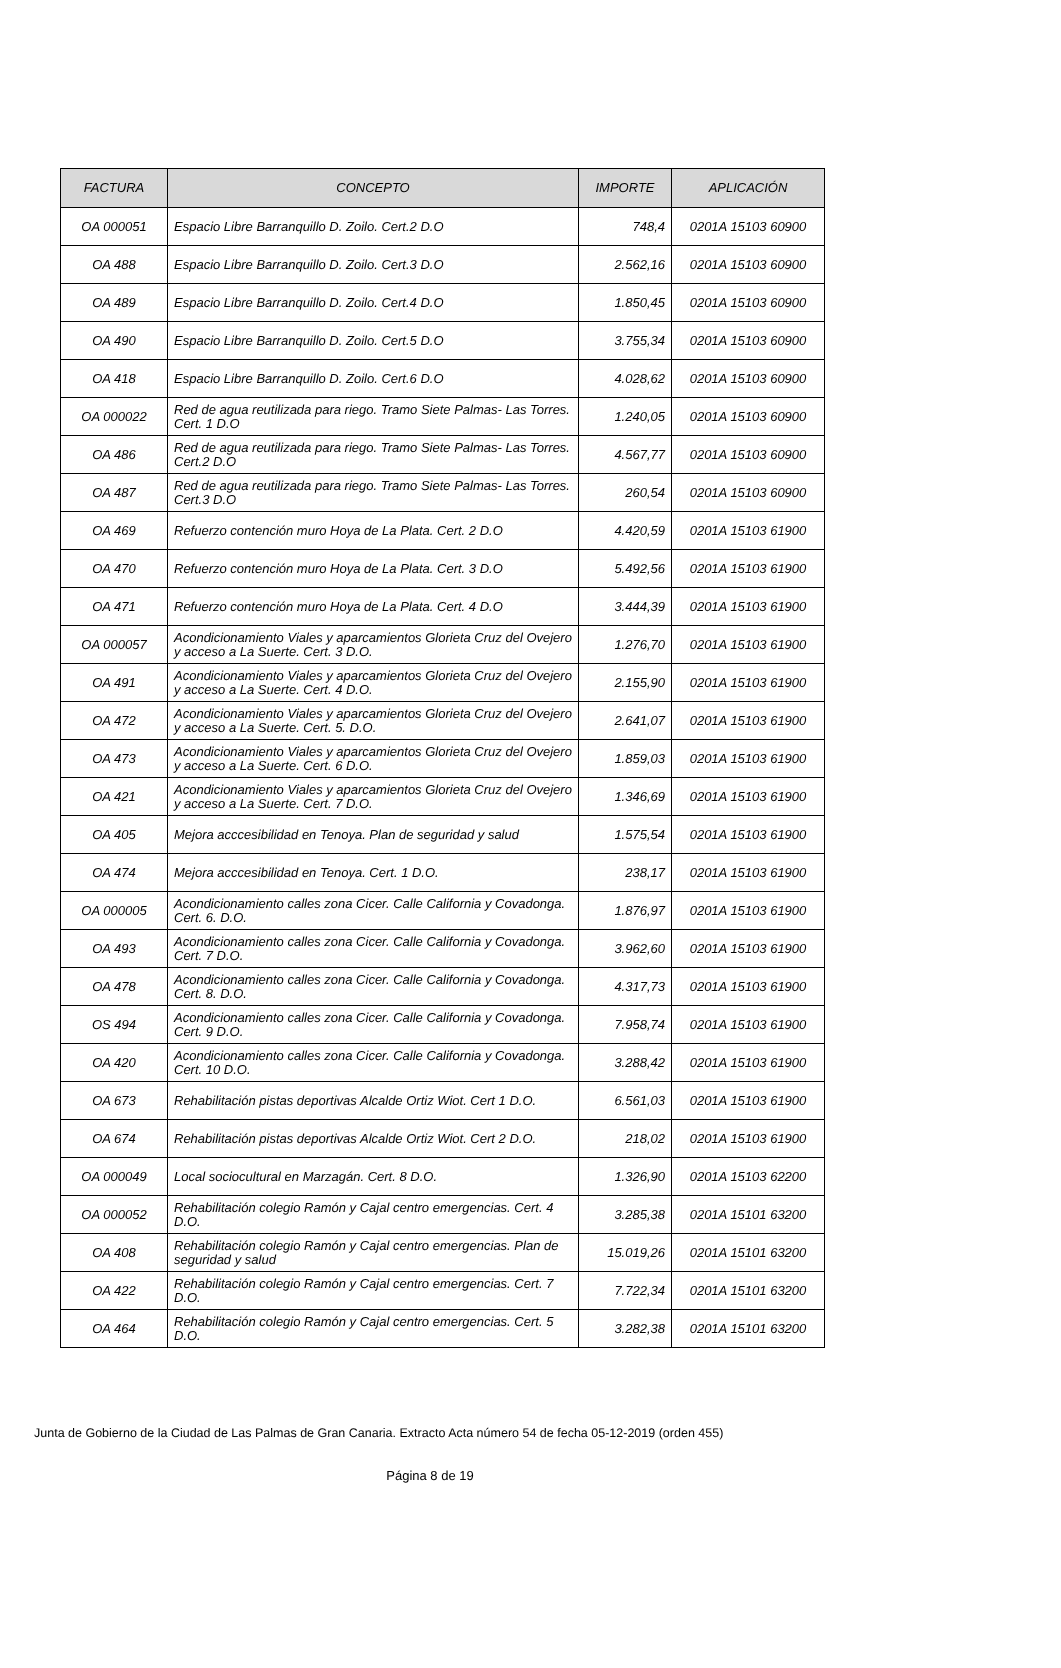| FACTURA | CONCEPTO | IMPORTE | APLICACIÓN |
| --- | --- | --- | --- |
| OA 000051 | Espacio Libre Barranquillo D. Zoilo. Cert.2 D.O | 748,4 | 0201A 15103 60900 |
| OA 488 | Espacio Libre Barranquillo D. Zoilo. Cert.3 D.O | 2.562,16 | 0201A 15103 60900 |
| OA 489 | Espacio Libre Barranquillo D. Zoilo. Cert.4 D.O | 1.850,45 | 0201A 15103 60900 |
| OA 490 | Espacio Libre Barranquillo D. Zoilo. Cert.5 D.O | 3.755,34 | 0201A 15103 60900 |
| OA 418 | Espacio Libre Barranquillo D. Zoilo. Cert.6 D.O | 4.028,62 | 0201A 15103 60900 |
| OA 000022 | Red de agua reutilizada para riego. Tramo Siete Palmas- Las Torres. Cert. 1 D.O | 1.240,05 | 0201A 15103 60900 |
| OA 486 | Red de agua reutilizada para riego. Tramo Siete Palmas- Las Torres. Cert.2 D.O | 4.567,77 | 0201A 15103 60900 |
| OA 487 | Red de agua reutilizada para riego. Tramo Siete Palmas- Las Torres. Cert.3 D.O | 260,54 | 0201A 15103 60900 |
| OA 469 | Refuerzo contención muro Hoya de La Plata. Cert. 2 D.O | 4.420,59 | 0201A 15103 61900 |
| OA 470 | Refuerzo contención muro Hoya de La Plata. Cert. 3 D.O | 5.492,56 | 0201A 15103 61900 |
| OA 471 | Refuerzo contención muro Hoya de La Plata. Cert. 4 D.O | 3.444,39 | 0201A 15103 61900 |
| OA 000057 | Acondicionamiento Viales y aparcamientos Glorieta Cruz del Ovejero y acceso a La Suerte. Cert. 3 D.O. | 1.276,70 | 0201A 15103 61900 |
| OA 491 | Acondicionamiento Viales y aparcamientos Glorieta Cruz del Ovejero y acceso a La Suerte. Cert. 4 D.O. | 2.155,90 | 0201A 15103 61900 |
| OA 472 | Acondicionamiento Viales y aparcamientos Glorieta Cruz del Ovejero y acceso a La Suerte. Cert. 5. D.O. | 2.641,07 | 0201A 15103 61900 |
| OA 473 | Acondicionamiento Viales y aparcamientos Glorieta Cruz del Ovejero y acceso a La Suerte. Cert. 6 D.O. | 1.859,03 | 0201A 15103 61900 |
| OA 421 | Acondicionamiento Viales y aparcamientos Glorieta Cruz del Ovejero y acceso a La Suerte. Cert. 7 D.O. | 1.346,69 | 0201A 15103 61900 |
| OA 405 | Mejora acccesibilidad en Tenoya. Plan de seguridad y salud | 1.575,54 | 0201A 15103 61900 |
| OA 474 | Mejora acccesibilidad en Tenoya. Cert. 1 D.O. | 238,17 | 0201A 15103 61900 |
| OA 000005 | Acondicionamiento calles zona Cicer. Calle California y Covadonga. Cert. 6. D.O. | 1.876,97 | 0201A 15103 61900 |
| OA 493 | Acondicionamiento calles zona Cicer. Calle California y Covadonga. Cert. 7 D.O. | 3.962,60 | 0201A 15103 61900 |
| OA 478 | Acondicionamiento calles zona Cicer. Calle California y Covadonga. Cert. 8. D.O. | 4.317,73 | 0201A 15103 61900 |
| OS 494 | Acondicionamiento calles zona Cicer. Calle California y Covadonga. Cert. 9 D.O. | 7.958,74 | 0201A 15103 61900 |
| OA 420 | Acondicionamiento calles zona Cicer. Calle California y Covadonga. Cert. 10 D.O. | 3.288,42 | 0201A 15103 61900 |
| OA 673 | Rehabilitación pistas deportivas Alcalde Ortiz Wiot. Cert 1 D.O. | 6.561,03 | 0201A 15103 61900 |
| OA 674 | Rehabilitación pistas deportivas Alcalde Ortiz Wiot. Cert 2 D.O. | 218,02 | 0201A 15103 61900 |
| OA 000049 | Local sociocultural en Marzagán. Cert. 8 D.O. | 1.326,90 | 0201A 15103 62200 |
| OA 000052 | Rehabilitación colegio Ramón y Cajal centro emergencias. Cert. 4 D.O. | 3.285,38 | 0201A 15101 63200 |
| OA 408 | Rehabilitación colegio Ramón y Cajal centro emergencias. Plan de seguridad y salud | 15.019,26 | 0201A 15101 63200 |
| OA 422 | Rehabilitación colegio Ramón y Cajal centro emergencias. Cert. 7 D.O. | 7.722,34 | 0201A 15101 63200 |
| OA 464 | Rehabilitación colegio Ramón y Cajal centro emergencias. Cert. 5 D.O. | 3.282,38 | 0201A 15101 63200 |
Junta de Gobierno de la Ciudad de Las Palmas de Gran Canaria. Extracto Acta número 54 de fecha 05-12-2019 (orden 455)
Página 8 de 19